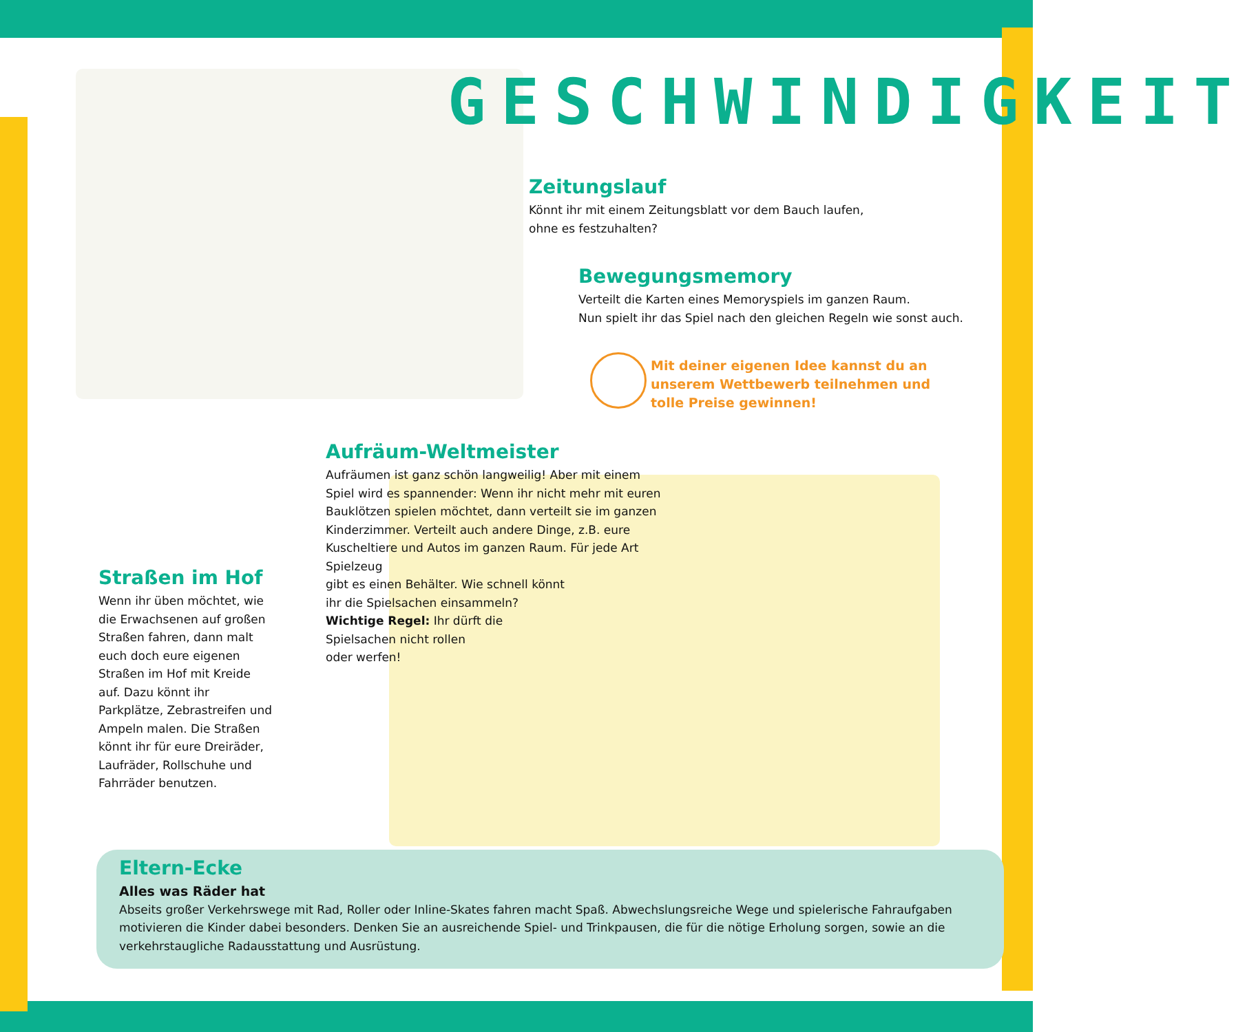GESCHWINDIGKEIT
Zeitungslauf
Könnt ihr mit einem Zeitungsblatt vor dem Bauch laufen, ohne es festzuhalten?
Bewegungsmemory
Verteilt die Karten eines Memoryspiels im ganzen Raum.
Nun spielt ihr das Spiel nach den gleichen Regeln wie sonst auch.
Mit deiner eigenen Idee kannst du an unserem Wettbewerb teilnehmen und tolle Preise gewinnen!
Aufräum-Weltmeister
Aufräumen ist ganz schön langweilig! Aber mit einem Spiel wird es spannender: Wenn ihr nicht mehr mit euren Bauklötzen spielen möchtet, dann verteilt sie im ganzen Kinderzimmer. Verteilt auch andere Dinge, z.B. eure Kuscheltiere und Autos im ganzen Raum. Für jede Art Spielzeug
gibt es einen Behälter. Wie schnell könnt
ihr die Spielsachen einsammeln?
Wichtige Regel: Ihr dürft die
Spielsachen nicht rollen
oder werfen!
Straßen im Hof
Wenn ihr üben möchtet, wie die Erwachsenen auf großen Straßen fahren, dann malt euch doch eure eigenen Straßen im Hof mit Kreide auf. Dazu könnt ihr Parkplätze, Zebrastreifen und Ampeln malen. Die Straßen könnt ihr für eure Dreiräder, Laufräder, Rollschuhe und Fahrräder benutzen.
Eltern-Ecke
Alles was Räder hat
Abseits großer Verkehrswege mit Rad, Roller oder Inline-Skates fahren macht Spaß. Abwechslungsreiche Wege und spielerische Fahraufgaben motivieren die Kinder dabei besonders. Denken Sie an ausreichende Spiel- und Trinkpausen, die für die nötige Erholung sorgen, sowie an die verkehrstaugliche Radausstattung und Ausrüstung.